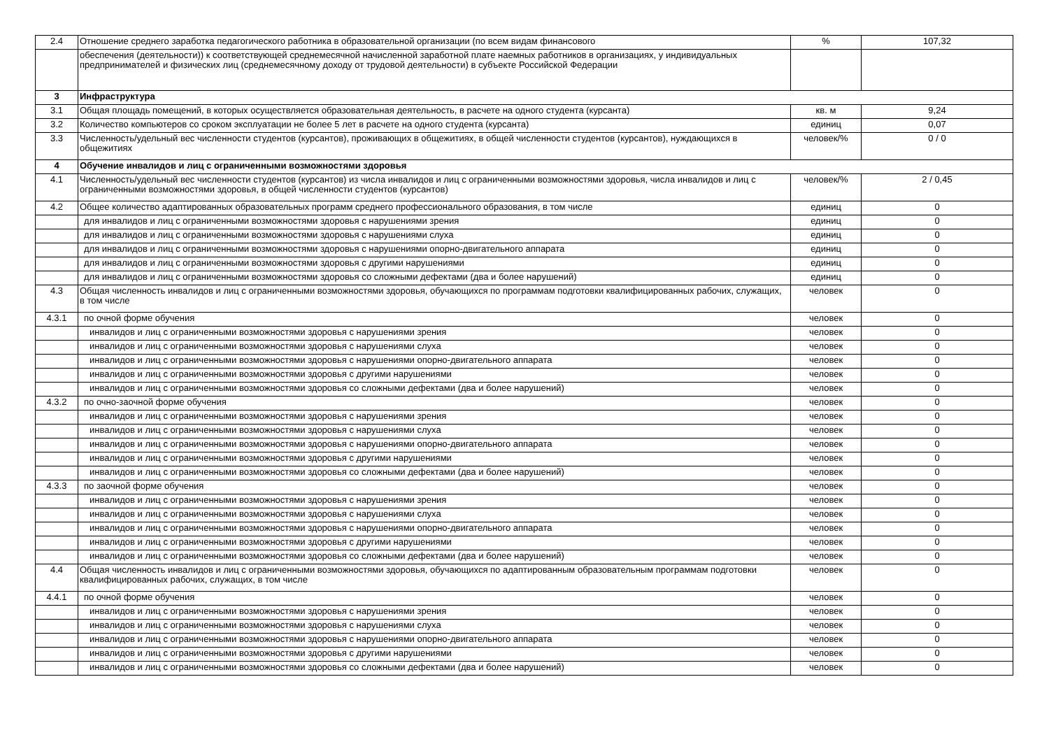| 2.4 | Отношение среднего заработка педагогического работника в образовательной организации (по всем видам финансового | % | 107,32 |
| | обеспечения (деятельности)) к соответствующей среднемесячной начисленной заработной плате наемных работников в организациях, у индивидуальных предпринимателей и физических лиц (среднемесячному доходу от трудовой деятельности) в субъекте Российской Федерации | | |
| 3 | Инфраструктура | | |
| 3.1 | Общая площадь помещений, в которых осуществляется образовательная деятельность, в расчете на одного студента (курсанта) | кв. м | 9,24 |
| 3.2 | Количество компьютеров со сроком эксплуатации не более 5 лет в расчете на одного студента (курсанта) | единиц | 0,07 |
| 3.3 | Численность/удельный вес численности студентов (курсантов), проживающих в общежитиях, в общей численности студентов (курсантов), нуждающихся в общежитиях | человек/% | 0 / 0 |
| 4 | Обучение инвалидов и лиц с ограниченными возможностями здоровья | | |
| 4.1 | Численность/удельный вес численности студентов (курсантов) из числа инвалидов и лиц с ограниченными возможностями здоровья, числа инвалидов и лиц с ограниченными возможностями здоровья, в общей численности студентов (курсантов) | человек/% | 2 / 0,45 |
| 4.2 | Общее количество адаптированных образовательных программ среднего профессионального образования, в том числе | единиц | 0 |
| | для инвалидов и лиц с ограниченными возможностями здоровья с нарушениями зрения | единиц | 0 |
| | для инвалидов и лиц с ограниченными возможностями здоровья с нарушениями слуха | единиц | 0 |
| | для инвалидов и лиц с ограниченными возможностями здоровья с нарушениями опорно-двигательного аппарата | единиц | 0 |
| | для инвалидов и лиц с ограниченными возможностями здоровья с другими нарушениями | единиц | 0 |
| | для инвалидов и лиц с ограниченными возможностями здоровья со сложными дефектами (два и более нарушений) | единиц | 0 |
| 4.3 | Общая численность инвалидов и лиц с ограниченными возможностями здоровья, обучающихся по программам подготовки квалифицированных рабочих, служащих, в том числе | человек | 0 |
| 4.3.1 | по очной форме обучения | человек | 0 |
| | инвалидов и лиц с ограниченными возможностями здоровья с нарушениями зрения | человек | 0 |
| | инвалидов и лиц с ограниченными возможностями здоровья с нарушениями слуха | человек | 0 |
| | инвалидов и лиц с ограниченными возможностями здоровья с нарушениями опорно-двигательного аппарата | человек | 0 |
| | инвалидов и лиц с ограниченными возможностями здоровья с другими нарушениями | человек | 0 |
| | инвалидов и лиц с ограниченными возможностями здоровья со сложными дефектами (два и более нарушений) | человек | 0 |
| 4.3.2 | по очно-заочной форме обучения | человек | 0 |
| | инвалидов и лиц с ограниченными возможностями здоровья с нарушениями зрения | человек | 0 |
| | инвалидов и лиц с ограниченными возможностями здоровья с нарушениями слуха | человек | 0 |
| | инвалидов и лиц с ограниченными возможностями здоровья с нарушениями опорно-двигательного аппарата | человек | 0 |
| | инвалидов и лиц с ограниченными возможностями здоровья с другими нарушениями | человек | 0 |
| | инвалидов и лиц с ограниченными возможностями здоровья со сложными дефектами (два и более нарушений) | человек | 0 |
| 4.3.3 | по заочной форме обучения | человек | 0 |
| | инвалидов и лиц с ограниченными возможностями здоровья с нарушениями зрения | человек | 0 |
| | инвалидов и лиц с ограниченными возможностями здоровья с нарушениями слуха | человек | 0 |
| | инвалидов и лиц с ограниченными возможностями здоровья с нарушениями опорно-двигательного аппарата | человек | 0 |
| | инвалидов и лиц с ограниченными возможностями здоровья с другими нарушениями | человек | 0 |
| | инвалидов и лиц с ограниченными возможностями здоровья со сложными дефектами (два и более нарушений) | человек | 0 |
| 4.4 | Общая численность инвалидов и лиц с ограниченными возможностями здоровья, обучающихся по адаптированным образовательным программам подготовки квалифицированных рабочих, служащих, в том числе | человек | 0 |
| 4.4.1 | по очной форме обучения | человек | 0 |
| | инвалидов и лиц с ограниченными возможностями здоровья с нарушениями зрения | человек | 0 |
| | инвалидов и лиц с ограниченными возможностями здоровья с нарушениями слуха | человек | 0 |
| | инвалидов и лиц с ограниченными возможностями здоровья с нарушениями опорно-двигательного аппарата | человек | 0 |
| | инвалидов и лиц с ограниченными возможностями здоровья с другими нарушениями | человек | 0 |
| | инвалидов и лиц с ограниченными возможностями здоровья со сложными дефектами (два и более нарушений) | человек | 0 |